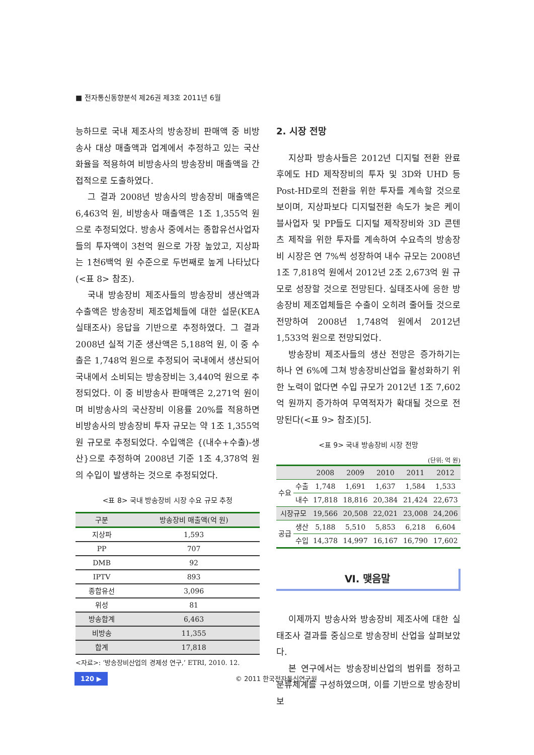■ 전자통신동향분석 제26권 제3호 2011년 6월
능하므로 국내 제조사의 방송장비 판매액 중 비방송사 대상 매출액과 업계에서 추정하고 있는 국산화율을 적용하여 비방송사의 방송장비 매출액을 간접적으로 도출하였다.
그 결과 2008년 방송사의 방송장비 매출액은 6,463억 원, 비방송사 매출액은 1조 1,355억 원으로 추정되었다. 방송사 중에서는 종합유선사업자들의 투자액이 3천억 원으로 가장 높았고, 지상파는 1천6백억 원 수준으로 두번째로 높게 나타났다(<표 8> 참조).
국내 방송장비 제조사들의 방송장비 생산액과 수출액은 방송장비 제조업체들에 대한 설문(KEA 실태조사) 응답을 기반으로 추정하였다. 그 결과 2008년 실적 기준 생산액은 5,188억 원, 이 중 수출은 1,748억 원으로 추정되어 국내에서 생산되어 국내에서 소비되는 방송장비는 3,440억 원으로 추정되었다. 이 중 비방송사 판매액은 2,271억 원이며 비방송사의 국산장비 이용률 20%를 적용하면 비방송사의 방송장비 투자 규모는 약 1조 1,355억 원 규모로 추정되었다. 수입액은 {(내수+수출)-생산}으로 추정하여 2008년 기준 1조 4,378억 원의 수입이 발생하는 것으로 추정되었다.
<표 8> 국내 방송장비 시장 수요 규모 추정
| 구분 | 방송장비 매출액(억 원) |
| --- | --- |
| 지상파 | 1,593 |
| PP | 707 |
| DMB | 92 |
| IPTV | 893 |
| 종합유선 | 3,096 |
| 위성 | 81 |
| 방송합계 | 6,463 |
| 비방송 | 11,355 |
| 합계 | 17,818 |
<자료>: ‘방송장비산업의 경제성 연구,’ ETRI, 2010. 12.
2. 시장 전망
지상파 방송사들은 2012년 디지털 전환 완료 후에도 HD 제작장비의 투자 및 3D와 UHD 등 Post-HD로의 전환을 위한 투자를 계속할 것으로 보이며, 지상파보다 디지털전환 속도가 늦은 케이블사업자 및 PP들도 디지털 제작장비와 3D 콘텐츠 제작을 위한 투자를 계속하여 수요측의 방송장비 시장은 연 7%씩 성장하여 내수 규모는 2008년 1조 7,818억 원에서 2012년 2조 2,673억 원 규모로 성장할 것으로 전망된다. 실태조사에 응한 방송장비 제조업체들은 수출이 오히려 줄어들 것으로 전망하여 2008년 1,748억 원에서 2012년 1,533억 원으로 전망되었다.
방송장비 제조사들의 생산 전망은 증가하기는 하나 연 6%에 그쳐 방송장비산업을 활성화하기 위한 노력이 없다면 수입 규모가 2012년 1조 7,602억 원까지 증가하여 무역적자가 확대될 것으로 전망된다(<표 9> 참조)[5].
<표 9> 국내 방송장비 시장 전망
(단위: 억 원)
| | | 2008 | 2009 | 2010 | 2011 | 2012 |
| 수요 | 수출 | 1,748 | 1,691 | 1,637 | 1,584 | 1,533 |
| | 내수 | 17,818 | 18,816 | 20,384 | 21,424 | 22,673 |
| 시장규모 | | 19,566 | 20,508 | 22,021 | 23,008 | 24,206 |
| 공급 | 생산 | 5,188 | 5,510 | 5,853 | 6,218 | 6,604 |
| | 수입 | 14,378 | 14,997 | 16,167 | 16,790 | 17,602 |
Ⅵ. 맺음말
이제까지 방송사와 방송장비 제조사에 대한 실태조사 결과를 중심으로 방송장비 산업을 살펴보았다.
본 연구에서는 방송장비산업의 범위를 정하고 분류체계를 구성하였으며, 이를 기반으로 방송장비 보
120 ▶ © 2011 한국전자통신연구원